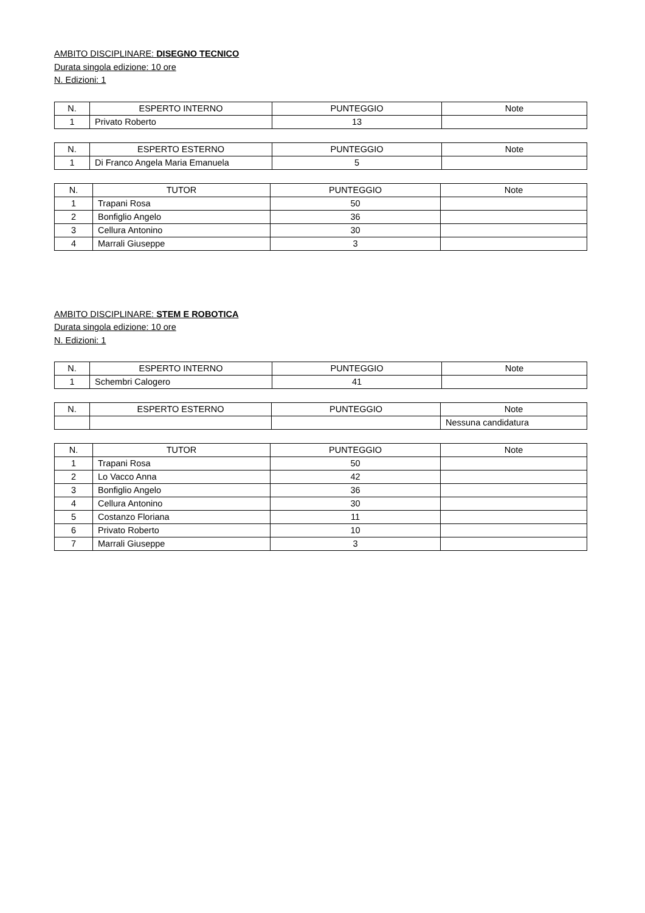AMBITO DISCIPLINARE: DISEGNO TECNICO
Durata singola edizione: 10 ore
N. Edizioni: 1
| N. | ESPERTO INTERNO | PUNTEGGIO | Note |
| --- | --- | --- | --- |
| 1 | Privato Roberto | 13 | |
| N. | ESPERTO ESTERNO | PUNTEGGIO | Note |
| --- | --- | --- | --- |
| 1 | Di Franco Angela Maria Emanuela | 5 | |
| N. | TUTOR | PUNTEGGIO | Note |
| --- | --- | --- | --- |
| 1 | Trapani Rosa | 50 | |
| 2 | Bonfiglio Angelo | 36 | |
| 3 | Cellura Antonino | 30 | |
| 4 | Marrali Giuseppe | 3 | |
AMBITO DISCIPLINARE: STEM E ROBOTICA
Durata singola edizione: 10 ore
N. Edizioni: 1
| N. | ESPERTO INTERNO | PUNTEGGIO | Note |
| --- | --- | --- | --- |
| 1 | Schembri Calogero | 41 | |
| N. | ESPERTO ESTERNO | PUNTEGGIO | Note |
| --- | --- | --- | --- |
| | | | Nessuna candidatura |
| N. | TUTOR | PUNTEGGIO | Note |
| --- | --- | --- | --- |
| 1 | Trapani Rosa | 50 | |
| 2 | Lo Vacco Anna | 42 | |
| 3 | Bonfiglio Angelo | 36 | |
| 4 | Cellura Antonino | 30 | |
| 5 | Costanzo Floriana | 11 | |
| 6 | Privato Roberto | 10 | |
| 7 | Marrali Giuseppe | 3 | |